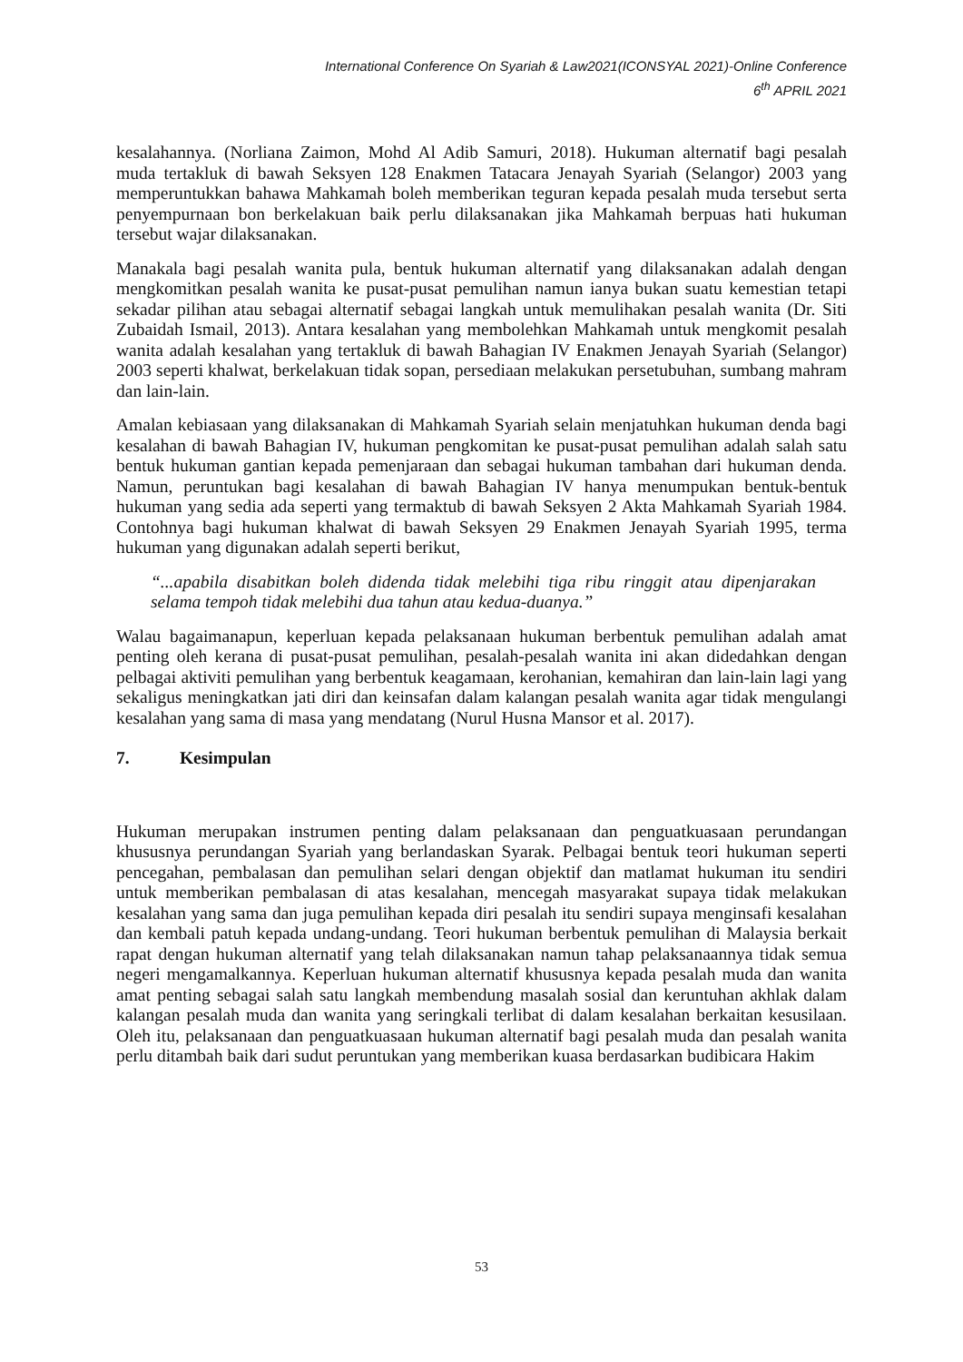International Conference On Syariah & Law2021(ICONSYAL 2021)-Online Conference
6<sup>th</sup> APRIL 2021
kesalahannya. (Norliana Zaimon, Mohd Al Adib Samuri, 2018). Hukuman alternatif bagi pesalah muda tertakluk di bawah Seksyen 128 Enakmen Tatacara Jenayah Syariah (Selangor) 2003 yang memperuntukkan bahawa Mahkamah boleh memberikan teguran kepada pesalah muda tersebut serta penyempurnaan bon berkelakuan baik perlu dilaksanakan jika Mahkamah berpuas hati hukuman tersebut wajar dilaksanakan.
Manakala bagi pesalah wanita pula, bentuk hukuman alternatif yang dilaksanakan adalah dengan mengkomitkan pesalah wanita ke pusat-pusat pemulihan namun ianya bukan suatu kemestian tetapi sekadar pilihan atau sebagai alternatif sebagai langkah untuk memulihakan pesalah wanita (Dr. Siti Zubaidah Ismail, 2013). Antara kesalahan yang membolehkan Mahkamah untuk mengkomit pesalah wanita adalah kesalahan yang tertakluk di bawah Bahagian IV Enakmen Jenayah Syariah (Selangor) 2003 seperti khalwat, berkelakuan tidak sopan, persediaan melakukan persetubuhan, sumbang mahram dan lain-lain.
Amalan kebiasaan yang dilaksanakan di Mahkamah Syariah selain menjatuhkan hukuman denda bagi kesalahan di bawah Bahagian IV, hukuman pengkomitan ke pusat-pusat pemulihan adalah salah satu bentuk hukuman gantian kepada pemenjaraan dan sebagai hukuman tambahan dari hukuman denda. Namun, peruntukan bagi kesalahan di bawah Bahagian IV hanya menumpukan bentuk-bentuk hukuman yang sedia ada seperti yang termaktub di bawah Seksyen 2 Akta Mahkamah Syariah 1984. Contohnya bagi hukuman khalwat di bawah Seksyen 29 Enakmen Jenayah Syariah 1995, terma hukuman yang digunakan adalah seperti berikut,
“...apabila disabitkan boleh didenda tidak melebihi tiga ribu ringgit atau dipenjarakan selama tempoh tidak melebihi dua tahun atau kedua-duanya.”
Walau bagaimanapun, keperluan kepada pelaksanaan hukuman berbentuk pemulihan adalah amat penting oleh kerana di pusat-pusat pemulihan, pesalah-pesalah wanita ini akan didedahkan dengan pelbagai aktiviti pemulihan yang berbentuk keagamaan, kerohanian, kemahiran dan lain-lain lagi yang sekaligus meningkatkan jati diri dan keinsafan dalam kalangan pesalah wanita agar tidak mengulangi kesalahan yang sama di masa yang mendatang (Nurul Husna Mansor et al. 2017).
7. Kesimpulan
Hukuman merupakan instrumen penting dalam pelaksanaan dan penguatkuasaan perundangan khususnya perundangan Syariah yang berlandaskan Syarak. Pelbagai bentuk teori hukuman seperti pencegahan, pembalasan dan pemulihan selari dengan objektif dan matlamat hukuman itu sendiri untuk memberikan pembalasan di atas kesalahan, mencegah masyarakat supaya tidak melakukan kesalahan yang sama dan juga pemulihan kepada diri pesalah itu sendiri supaya menginsafi kesalahan dan kembali patuh kepada undang-undang. Teori hukuman berbentuk pemulihan di Malaysia berkait rapat dengan hukuman alternatif yang telah dilaksanakan namun tahap pelaksanaannya tidak semua negeri mengamalkannya. Keperluan hukuman alternatif khususnya kepada pesalah muda dan wanita amat penting sebagai salah satu langkah membendung masalah sosial dan keruntuhan akhlak dalam kalangan pesalah muda dan wanita yang seringkali terlibat di dalam kesalahan berkaitan kesusilaan. Oleh itu, pelaksanaan dan penguatkuasaan hukuman alternatif bagi pesalah muda dan pesalah wanita perlu ditambah baik dari sudut peruntukan yang memberikan kuasa berdasarkan budibicara Hakim
53